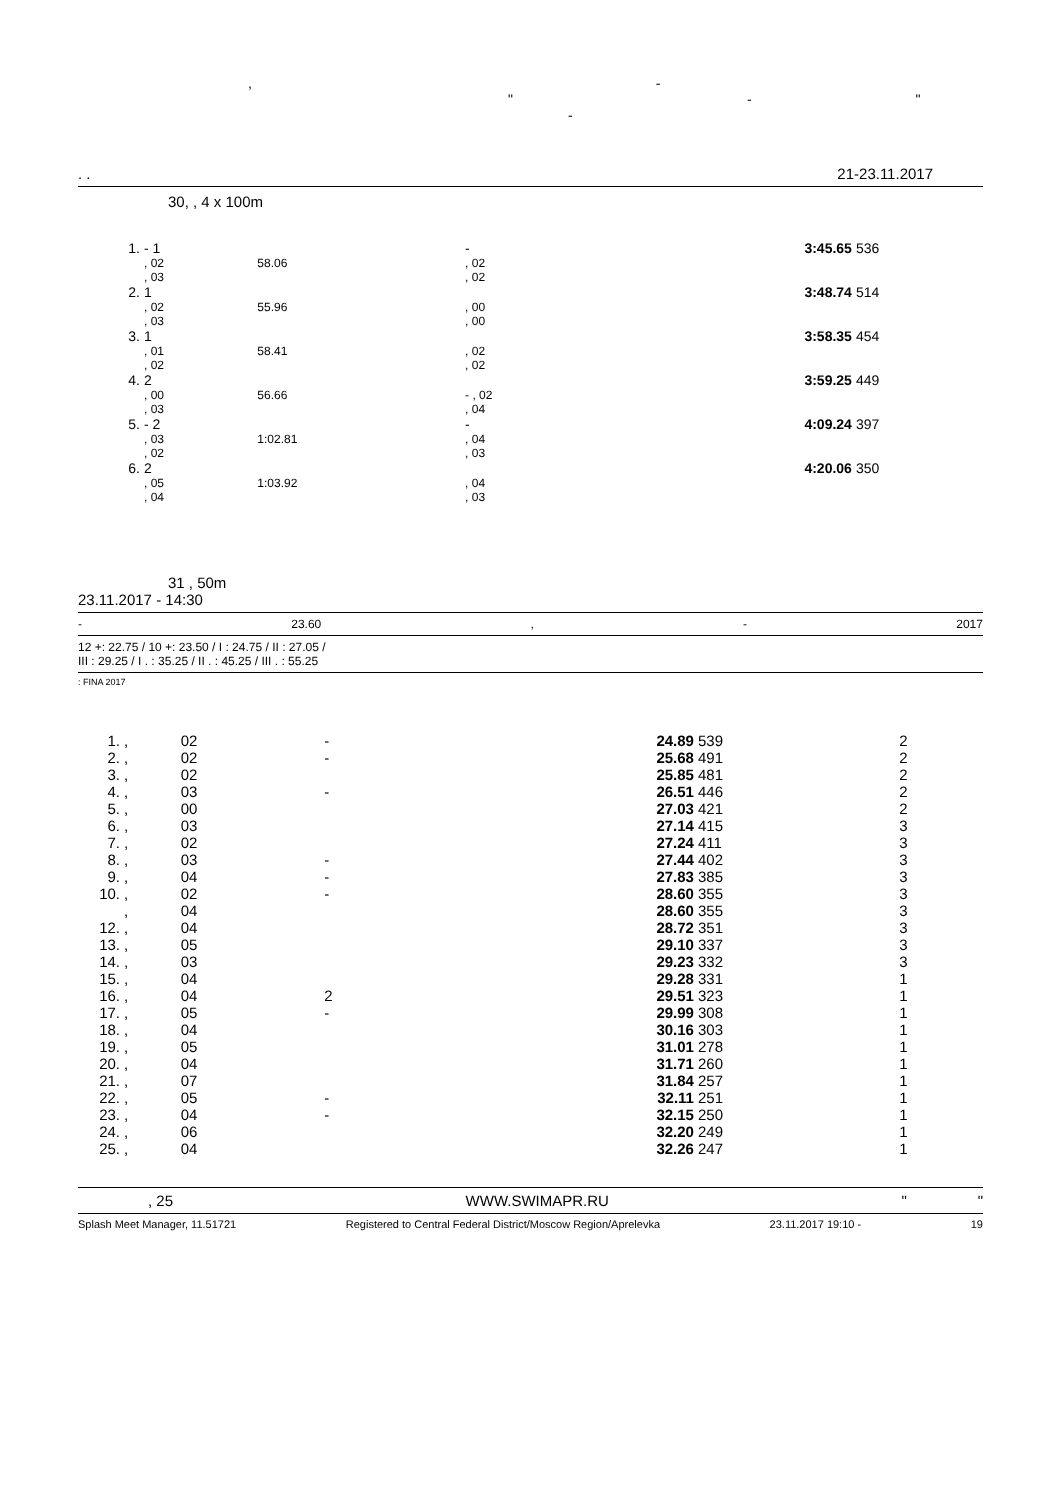, -
" - "
-
. . 21-23.11.2017
30, , 4 x 100m
| 1. | - 1 | | - | 3:45.65 | 536 |
| | , 02 | 58.06 | , 02 | | |
| | , 03 | | , 02 | | |
| 2. | 1 | | | 3:48.74 | 514 |
| | , 02 | 55.96 | , 00 | | |
| | , 03 | | , 00 | | |
| 3. | 1 | | | 3:58.35 | 454 |
| | , 01 | 58.41 | , 02 | | |
| | , 02 | | , 02 | | |
| 4. | 2 | | | 3:59.25 | 449 |
| | , 00 | 56.66 | - , 02 | | |
| | , 03 | | , 04 | | |
| 5. | - 2 | | - | 4:09.24 | 397 |
| | , 03 | 1:02.81 | , 04 | | |
| | , 02 | | , 03 | | |
| 6. | 2 | | | 4:20.06 | 350 |
| | , 05 | 1:03.92 | , 04 | | |
| | , 04 | | , 03 | | |
31 , 50m
23.11.2017 - 14:30
- 23.60, - 2017
12 +: 22.75 / 10 +: 23.50 / I : 24.75 / II : 27.05 /
III : 29.25 / I . : 35.25 / II . : 45.25 / III . : 55.25
: FINA 2017
| 1. | , | 02 | - | 24.89 | 539 | 2 |
| 2. | , | 02 | - | 25.68 | 491 | 2 |
| 3. | , | 02 | | 25.85 | 481 | 2 |
| 4. | , | 03 | - | 26.51 | 446 | 2 |
| 5. | , | 00 | | 27.03 | 421 | 2 |
| 6. | , | 03 | | 27.14 | 415 | 3 |
| 7. | , | 02 | | 27.24 | 411 | 3 |
| 8. | , | 03 | - | 27.44 | 402 | 3 |
| 9. | , | 04 | - | 27.83 | 385 | 3 |
| 10. | , | 02 | - | 28.60 | 355 | 3 |
| | , | 04 | | 28.60 | 355 | 3 |
| 12. | , | 04 | | 28.72 | 351 | 3 |
| 13. | , | 05 | | 29.10 | 337 | 3 |
| 14. | , | 03 | | 29.23 | 332 | 3 |
| 15. | , | 04 | | 29.28 | 331 | 1 |
| 16. | , | 04 | 2 | 29.51 | 323 | 1 |
| 17. | , | 05 | - | 29.99 | 308 | 1 |
| 18. | , | 04 | | 30.16 | 303 | 1 |
| 19. | , | 05 | | 31.01 | 278 | 1 |
| 20. | , | 04 | | 31.71 | 260 | 1 |
| 21. | , | 07 | | 31.84 | 257 | 1 |
| 22. | , | 05 | - | 32.11 | 251 | 1 |
| 23. | , | 04 | - | 32.15 | 250 | 1 |
| 24. | , | 06 | | 32.20 | 249 | 1 |
| 25. | , | 04 | | 32.26 | 247 | 1 |
, 25 WWW.SWIMAPR.RU " "
Splash Meet Manager, 11.51721 Registered to Central Federal District/Moscow Region/Aprelevka 23.11.2017 19:10 - 19